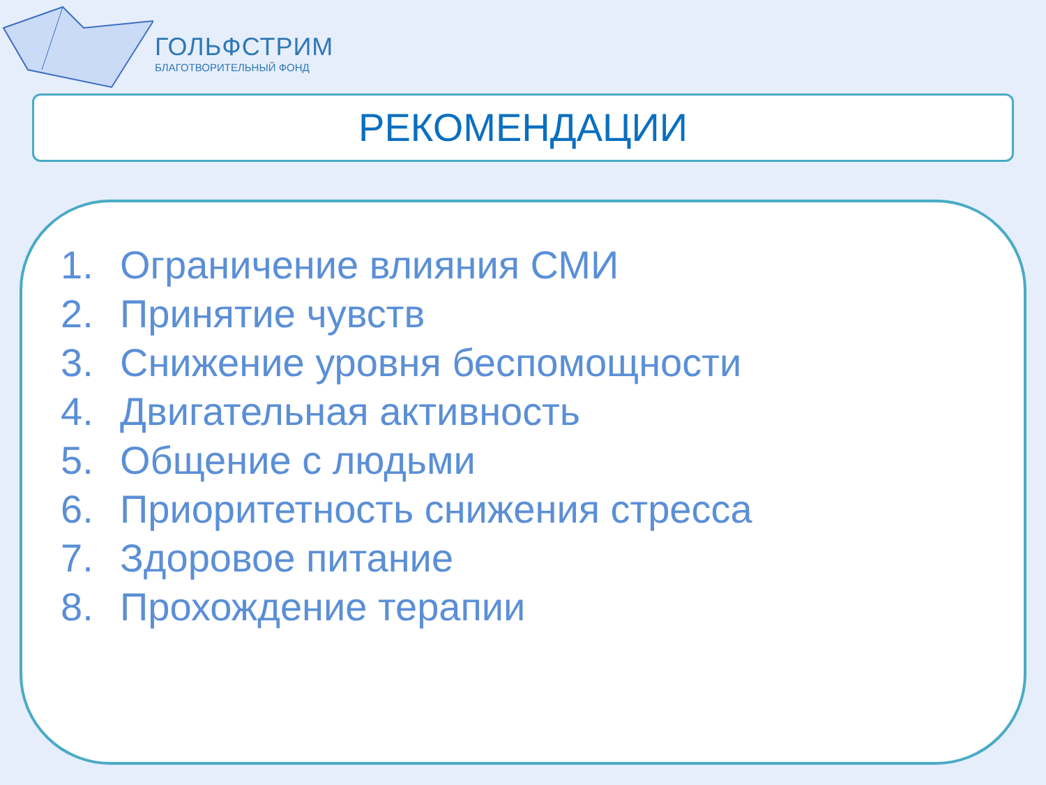ГОЛЬФСТРИМ
БЛАГОТВОРИТЕЛЬНЫЙ ФОНД
РЕКОМЕНДАЦИИ
1. Ограничение влияния СМИ
2. Принятие чувств
3. Снижение уровня беспомощности
4. Двигательная активность
5. Общение с людьми
6. Приоритетность снижения стресса
7. Здоровое питание
8. Прохождение терапии